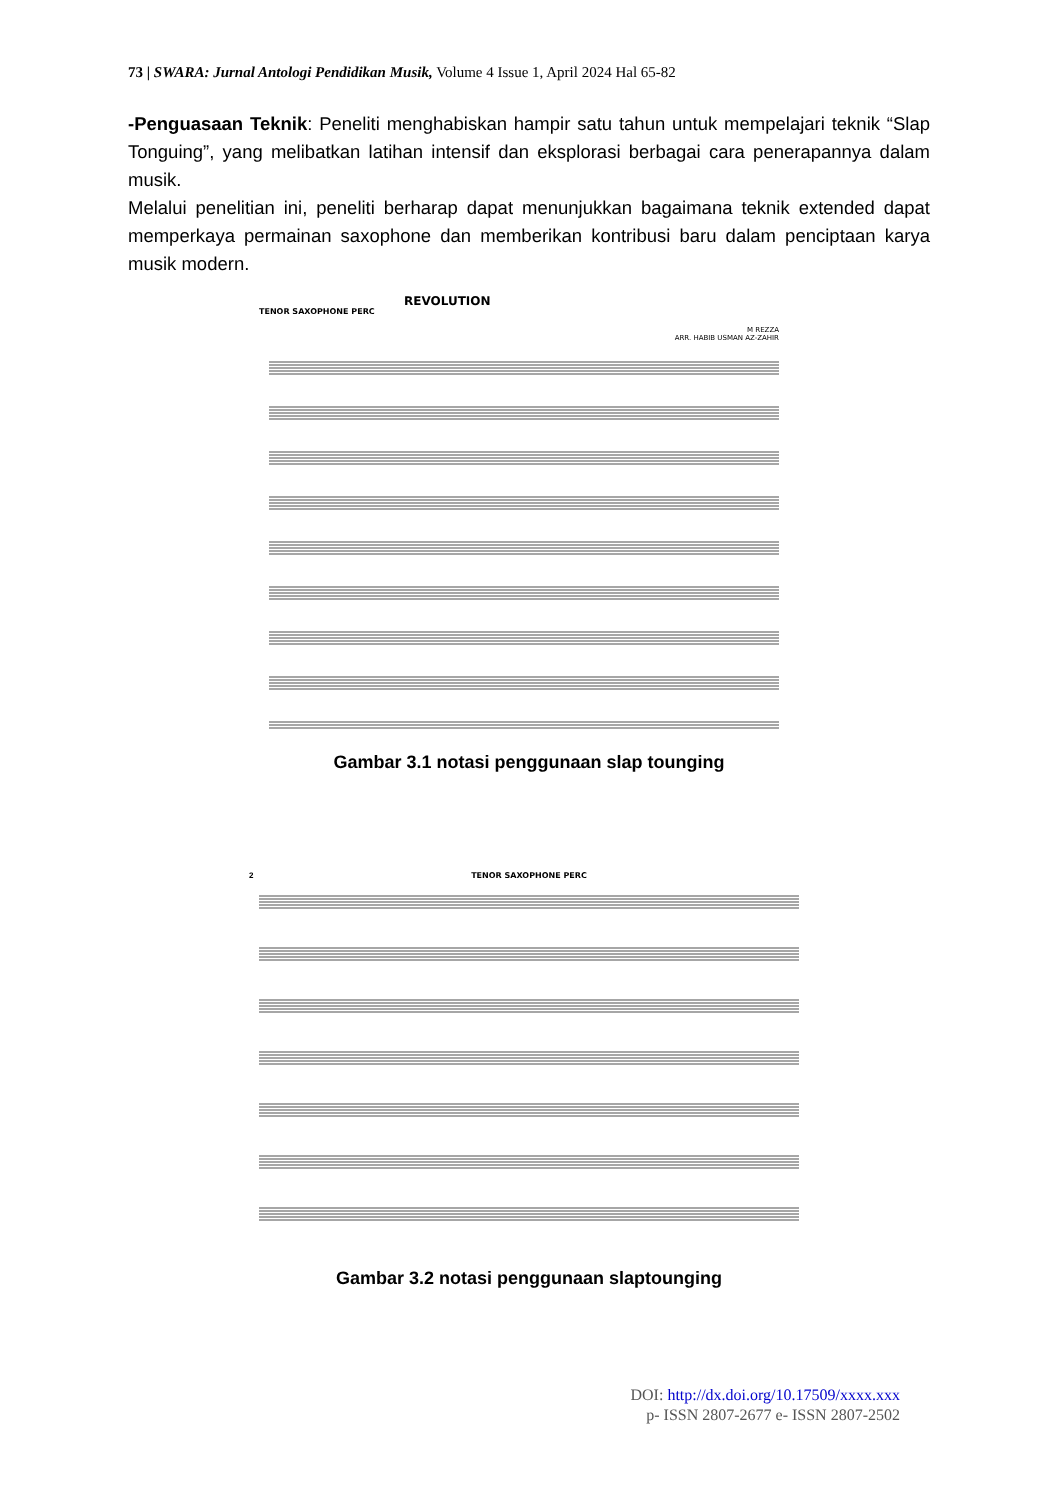73 | SWARA: Jurnal Antologi Pendidikan Musik, Volume 4 Issue 1, April 2024 Hal 65-82
-Penguasaan Teknik: Peneliti menghabiskan hampir satu tahun untuk mempelajari teknik “Slap Tonguing”, yang melibatkan latihan intensif dan eksplorasi berbagai cara penerapannya dalam musik.
Melalui penelitian ini, peneliti berharap dapat menunjukkan bagaimana teknik extended dapat memperkaya permainan saxophone dan memberikan kontribusi baru dalam penciptaan karya musik modern.
REVOLUTION
TENOR SAXOPHONE PERC
M REZZA
ARR. HABIB USMAN AZ-ZAHIR
Gambar 3.1 notasi penggunaan slap tounging
2
TENOR SAXOPHONE PERC
Gambar 3.2 notasi penggunaan slaptounging
DOI: http://dx.doi.org/10.17509/xxxx.xxx
p- ISSN 2807-2677 e- ISSN 2807-2502